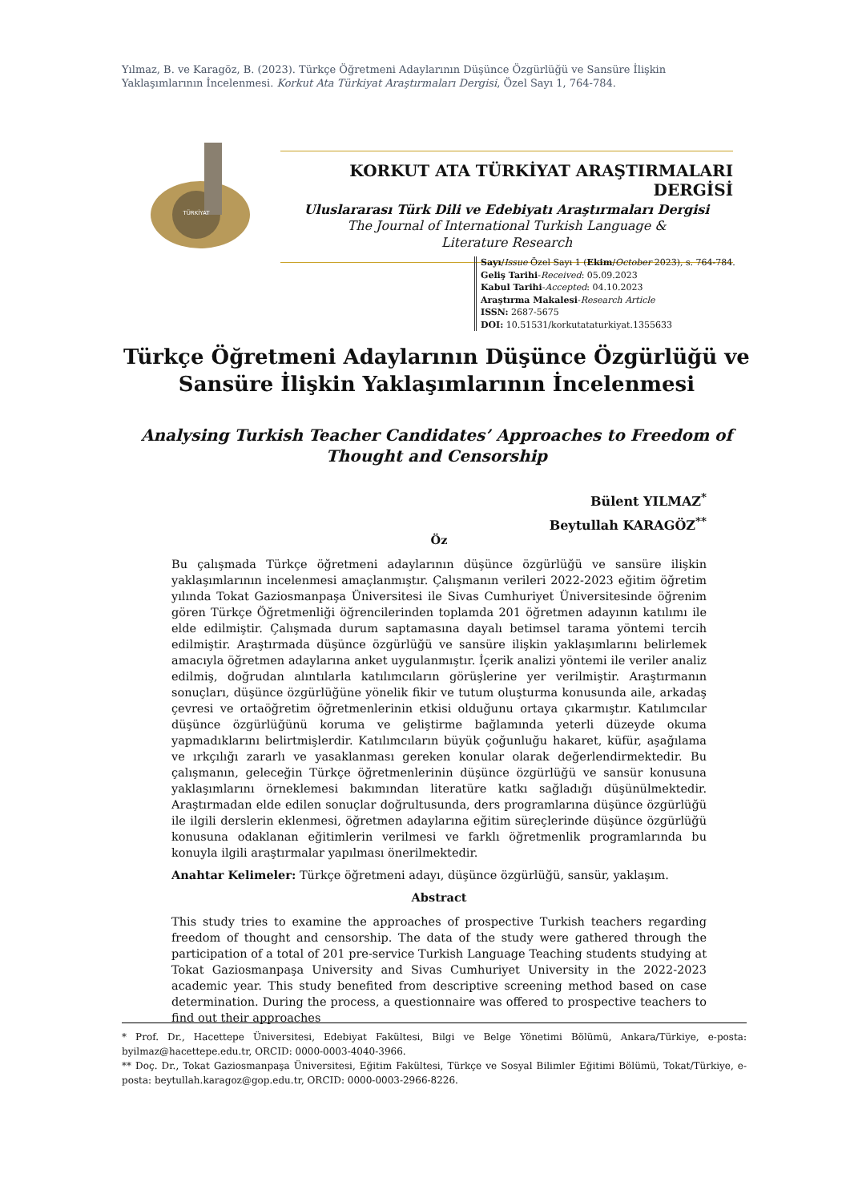Yılmaz, B. ve Karagöz, B. (2023). Türkçe Öğretmeni Adaylarının Düşünce Özgürlüğü ve Sansüre İlişkin Yaklaşımlarının İncelenmesi. Korkut Ata Türkiyat Araştırmaları Dergisi, Özel Sayı 1, 764-784.
TÜRKİYAT
KORKUT ATA TÜRKİYAT ARAŞTIRMALARI DERGİSİ
Uluslararası Türk Dili ve Edebiyatı Araştırmaları Dergisi
The Journal of International Turkish Language &
Literature Research
Sayı/Issue Özel Sayı 1 (Ekim/October 2023), s. 764-784.
Geliş Tarihi-Received: 05.09.2023
Kabul Tarihi-Accepted: 04.10.2023
Araştırma Makalesi-Research Article
ISSN: 2687-5675
DOI: 10.51531/korkutataturkiyat.1355633
Türkçe Öğretmeni Adaylarının Düşünce Özgürlüğü ve Sansüre İlişkin Yaklaşımlarının İncelenmesi
Analysing Turkish Teacher Candidates’ Approaches to Freedom of Thought and Censorship
Bülent YILMAZ<sup>*</sup>
Beytullah KARAGÖZ<sup>**</sup>
Öz
Bu çalışmada Türkçe öğretmeni adaylarının düşünce özgürlüğü ve sansüre ilişkin yaklaşımlarının incelenmesi amaçlanmıştır. Çalışmanın verileri 2022-2023 eğitim öğretim yılında Tokat Gaziosmanpaşa Üniversitesi ile Sivas Cumhuriyet Üniversitesinde öğrenim gören Türkçe Öğretmenliği öğrencilerinden toplamda 201 öğretmen adayının katılımı ile elde edilmiştir. Çalışmada durum saptamasına dayalı betimsel tarama yöntemi tercih edilmiştir. Araştırmada düşünce özgürlüğü ve sansüre ilişkin yaklaşımlarını belirlemek amacıyla öğretmen adaylarına anket uygulanmıştır. İçerik analizi yöntemi ile veriler analiz edilmiş, doğrudan alıntılarla katılımcıların görüşlerine yer verilmiştir. Araştırmanın sonuçları, düşünce özgürlüğüne yönelik fikir ve tutum oluşturma konusunda aile, arkadaş çevresi ve ortaöğretim öğretmenlerinin etkisi olduğunu ortaya çıkarmıştır. Katılımcılar düşünce özgürlüğünü koruma ve geliştirme bağlamında yeterli düzeyde okuma yapmadıklarını belirtmişlerdir. Katılımcıların büyük çoğunluğu hakaret, küfür, aşağılama ve ırkçılığı zararlı ve yasaklanması gereken konular olarak değerlendirmektedir. Bu çalışmanın, geleceğin Türkçe öğretmenlerinin düşünce özgürlüğü ve sansür konusuna yaklaşımlarını örneklemesi bakımından literatüre katkı sağladığı düşünülmektedir. Araştırmadan elde edilen sonuçlar doğrultusunda, ders programlarına düşünce özgürlüğü ile ilgili derslerin eklenmesi, öğretmen adaylarına eğitim süreçlerinde düşünce özgürlüğü konusuna odaklanan eğitimlerin verilmesi ve farklı öğretmenlik programlarında bu konuyla ilgili araştırmalar yapılması önerilmektedir.
Anahtar Kelimeler: Türkçe öğretmeni adayı, düşünce özgürlüğü, sansür, yaklaşım.
Abstract
This study tries to examine the approaches of prospective Turkish teachers regarding freedom of thought and censorship. The data of the study were gathered through the participation of a total of 201 pre-service Turkish Language Teaching students studying at Tokat Gaziosmanpaşa University and Sivas Cumhuriyet University in the 2022-2023 academic year. This study benefited from descriptive screening method based on case determination. During the process, a questionnaire was offered to prospective teachers to find out their approaches
* Prof. Dr., Hacettepe Üniversitesi, Edebiyat Fakültesi, Bilgi ve Belge Yönetimi Bölümü, Ankara/Türkiye, e-posta: byilmaz@hacettepe.edu.tr, ORCID: 0000-0003-4040-3966.
** Doç. Dr., Tokat Gaziosmanpaşa Üniversitesi, Eğitim Fakültesi, Türkçe ve Sosyal Bilimler Eğitimi Bölümü, Tokat/Türkiye, e-posta: beytullah.karagoz@gop.edu.tr, ORCID: 0000-0003-2966-8226.